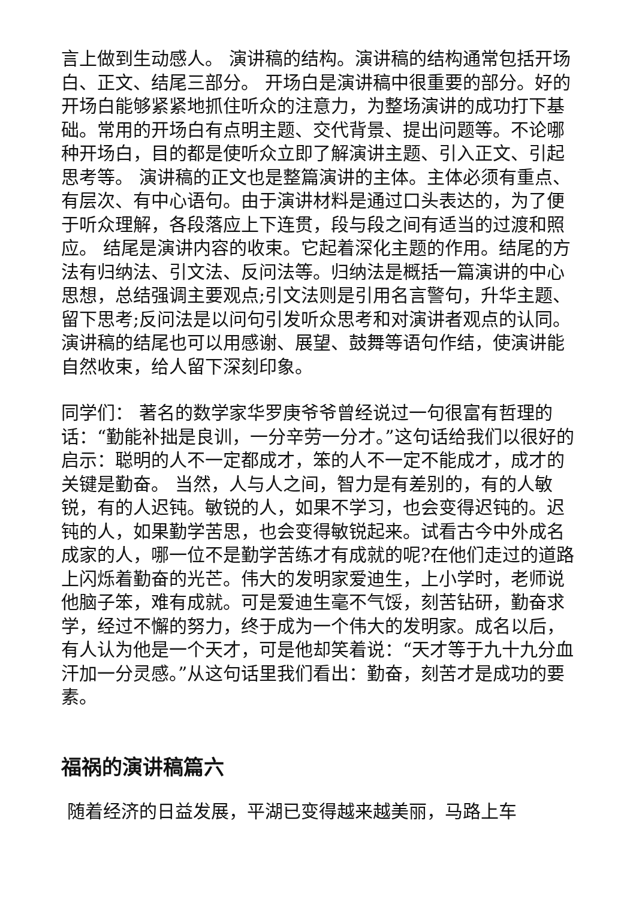言上做到生动感人。 演讲稿的结构。演讲稿的结构通常包括开场白、正文、结尾三部分。 开场白是演讲稿中很重要的部分。好的开场白能够紧紧地抓住听众的注意力，为整场演讲的成功打下基础。常用的开场白有点明主题、交代背景、提出问题等。不论哪种开场白，目的都是使听众立即了解演讲主题、引入正文、引起思考等。 演讲稿的正文也是整篇演讲的主体。主体必须有重点、有层次、有中心语句。由于演讲材料是通过口头表达的，为了便于听众理解，各段落应上下连贯，段与段之间有适当的过渡和照应。 结尾是演讲内容的收束。它起着深化主题的作用。结尾的方法有归纳法、引文法、反问法等。归纳法是概括一篇演讲的中心思想，总结强调主要观点;引文法则是引用名言警句，升华主题、留下思考;反问法是以问句引发听众思考和对演讲者观点的认同。演讲稿的结尾也可以用感谢、展望、鼓舞等语句作结，使演讲能自然收束，给人留下深刻印象。
同学们： 著名的数学家华罗庚爷爷曾经说过一句很富有哲理的话：“勤能补拙是良训，一分辛劳一分才。”这句话给我们以很好的启示：聪明的人不一定都成才，笨的人不一定不能成才，成才的关键是勤奋。 当然，人与人之间，智力是有差别的，有的人敏锐，有的人迟钝。敏锐的人，如果不学习，也会变得迟钝的。迟钝的人，如果勤学苦思，也会变得敏锐起来。试看古今中外成名成家的人，哪一位不是勤学苦练才有成就的呢?在他们走过的道路上闪烁着勤奋的光芒。伟大的发明家爱迪生，上小学时，老师说他脑子笨，难有成就。可是爱迪生毫不气馁，刻苦钻研，勤奋求学，经过不懈的努力，终于成为一个伟大的发明家。成名以后，有人认为他是一个天才，可是他却笑着说：“天才等于九十九分血汗加一分灵感。”从这句话里我们看出：勤奋，刻苦才是成功的要素。
福祸的演讲稿篇六
随着经济的日益发展，平湖已变得越来越美丽，马路上车